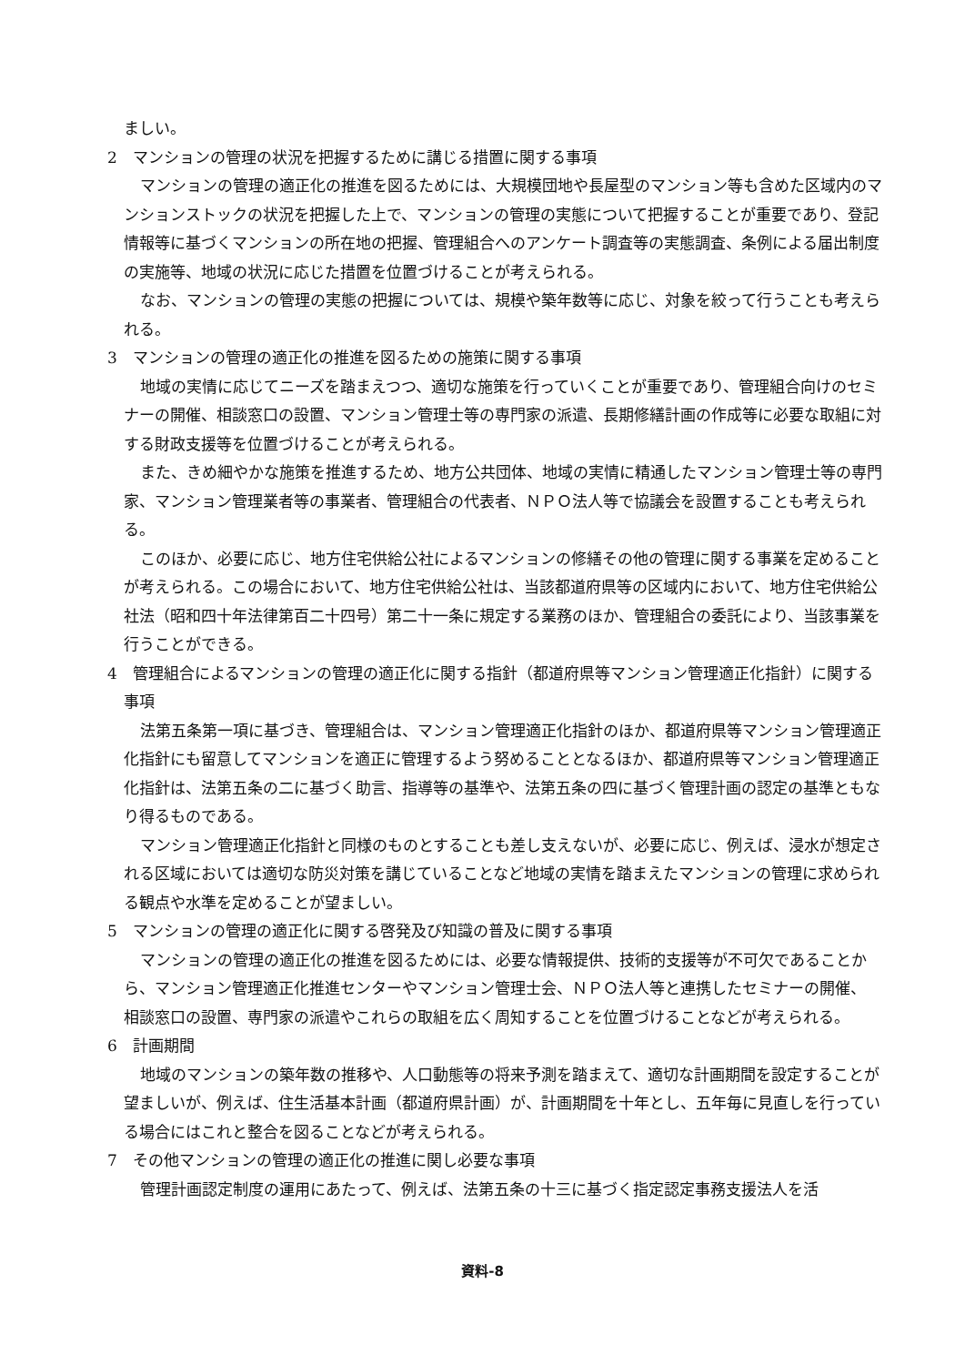ましい。
2　マンションの管理の状況を把握するために講じる措置に関する事項
マンションの管理の適正化の推進を図るためには、大規模団地や長屋型のマンション等も含めた区域内のマンションストックの状況を把握した上で、マンションの管理の実態について把握することが重要であり、登記情報等に基づくマンションの所在地の把握、管理組合へのアンケート調査等の実態調査、条例による届出制度の実施等、地域の状況に応じた措置を位置づけることが考えられる。
なお、マンションの管理の実態の把握については、規模や築年数等に応じ、対象を絞って行うことも考えられる。
3　マンションの管理の適正化の推進を図るための施策に関する事項
地域の実情に応じてニーズを踏まえつつ、適切な施策を行っていくことが重要であり、管理組合向けのセミナーの開催、相談窓口の設置、マンション管理士等の専門家の派遣、長期修繕計画の作成等に必要な取組に対する財政支援等を位置づけることが考えられる。
また、きめ細やかな施策を推進するため、地方公共団体、地域の実情に精通したマンション管理士等の専門家、マンション管理業者等の事業者、管理組合の代表者、ＮＰＯ法人等で協議会を設置することも考えられる。
このほか、必要に応じ、地方住宅供給公社によるマンションの修繕その他の管理に関する事業を定めることが考えられる。この場合において、地方住宅供給公社は、当該都道府県等の区域内において、地方住宅供給公社法（昭和四十年法律第百二十四号）第二十一条に規定する業務のほか、管理組合の委託により、当該事業を行うことができる。
4　管理組合によるマンションの管理の適正化に関する指針（都道府県等マンション管理適正化指針）に関する事項
法第五条第一項に基づき、管理組合は、マンション管理適正化指針のほか、都道府県等マンション管理適正化指針にも留意してマンションを適正に管理するよう努めることとなるほか、都道府県等マンション管理適正化指針は、法第五条の二に基づく助言、指導等の基準や、法第五条の四に基づく管理計画の認定の基準ともなり得るものである。
マンション管理適正化指針と同様のものとすることも差し支えないが、必要に応じ、例えば、浸水が想定される区域においては適切な防災対策を講じていることなど地域の実情を踏まえたマンションの管理に求められる観点や水準を定めることが望ましい。
5　マンションの管理の適正化に関する啓発及び知識の普及に関する事項
マンションの管理の適正化の推進を図るためには、必要な情報提供、技術的支援等が不可欠であることから、マンション管理適正化推進センターやマンション管理士会、ＮＰＯ法人等と連携したセミナーの開催、 相談窓口の設置、専門家の派遣やこれらの取組を広く周知することを位置づけることなどが考えられる。
6　計画期間
地域のマンションの築年数の推移や、人口動態等の将来予測を踏まえて、適切な計画期間を設定することが望ましいが、例えば、住生活基本計画（都道府県計画）が、計画期間を十年とし、五年毎に見直しを行っている場合にはこれと整合を図ることなどが考えられる。
7　その他マンションの管理の適正化の推進に関し必要な事項
管理計画認定制度の運用にあたって、例えば、法第五条の十三に基づく指定認定事務支援法人を活
資料-8